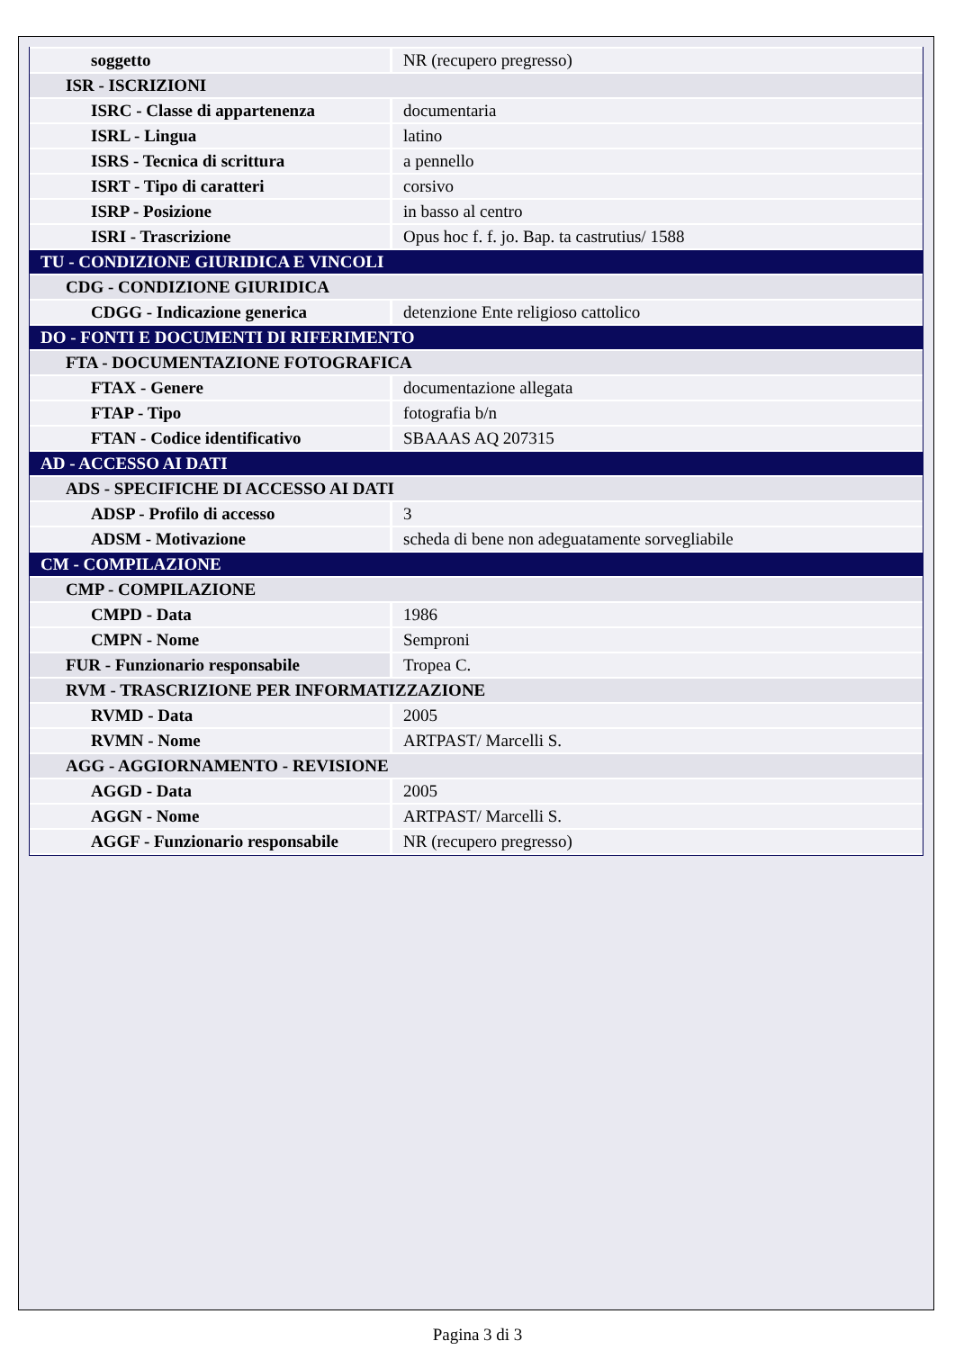| soggetto | NR (recupero pregresso) |
| ISR - ISCRIZIONI | |
| ISRC - Classe di appartenenza | documentaria |
| ISRL - Lingua | latino |
| ISRS - Tecnica di scrittura | a pennello |
| ISRT - Tipo di caratteri | corsivo |
| ISRP - Posizione | in basso al centro |
| ISRI - Trascrizione | Opus hoc f. f. jo. Bap. ta castrutius/ 1588 |
| TU - CONDIZIONE GIURIDICA E VINCOLI | |
| CDG - CONDIZIONE GIURIDICA | |
| CDGG - Indicazione generica | detenzione Ente religioso cattolico |
| DO - FONTI E DOCUMENTI DI RIFERIMENTO | |
| FTA - DOCUMENTAZIONE FOTOGRAFICA | |
| FTAX - Genere | documentazione allegata |
| FTAP - Tipo | fotografia b/n |
| FTAN - Codice identificativo | SBAAAS AQ 207315 |
| AD - ACCESSO AI DATI | |
| ADS - SPECIFICHE DI ACCESSO AI DATI | |
| ADSP - Profilo di accesso | 3 |
| ADSM - Motivazione | scheda di bene non adeguatamente sorvegliabile |
| CM - COMPILAZIONE | |
| CMP - COMPILAZIONE | |
| CMPD - Data | 1986 |
| CMPN - Nome | Semproni |
| FUR - Funzionario responsabile | Tropea C. |
| RVM - TRASCRIZIONE PER INFORMATIZZAZIONE | |
| RVMD - Data | 2005 |
| RVMN - Nome | ARTPAST/ Marcelli S. |
| AGG - AGGIORNAMENTO - REVISIONE | |
| AGGD - Data | 2005 |
| AGGN - Nome | ARTPAST/ Marcelli S. |
| AGGF - Funzionario responsabile | NR (recupero pregresso) |
Pagina 3 di 3